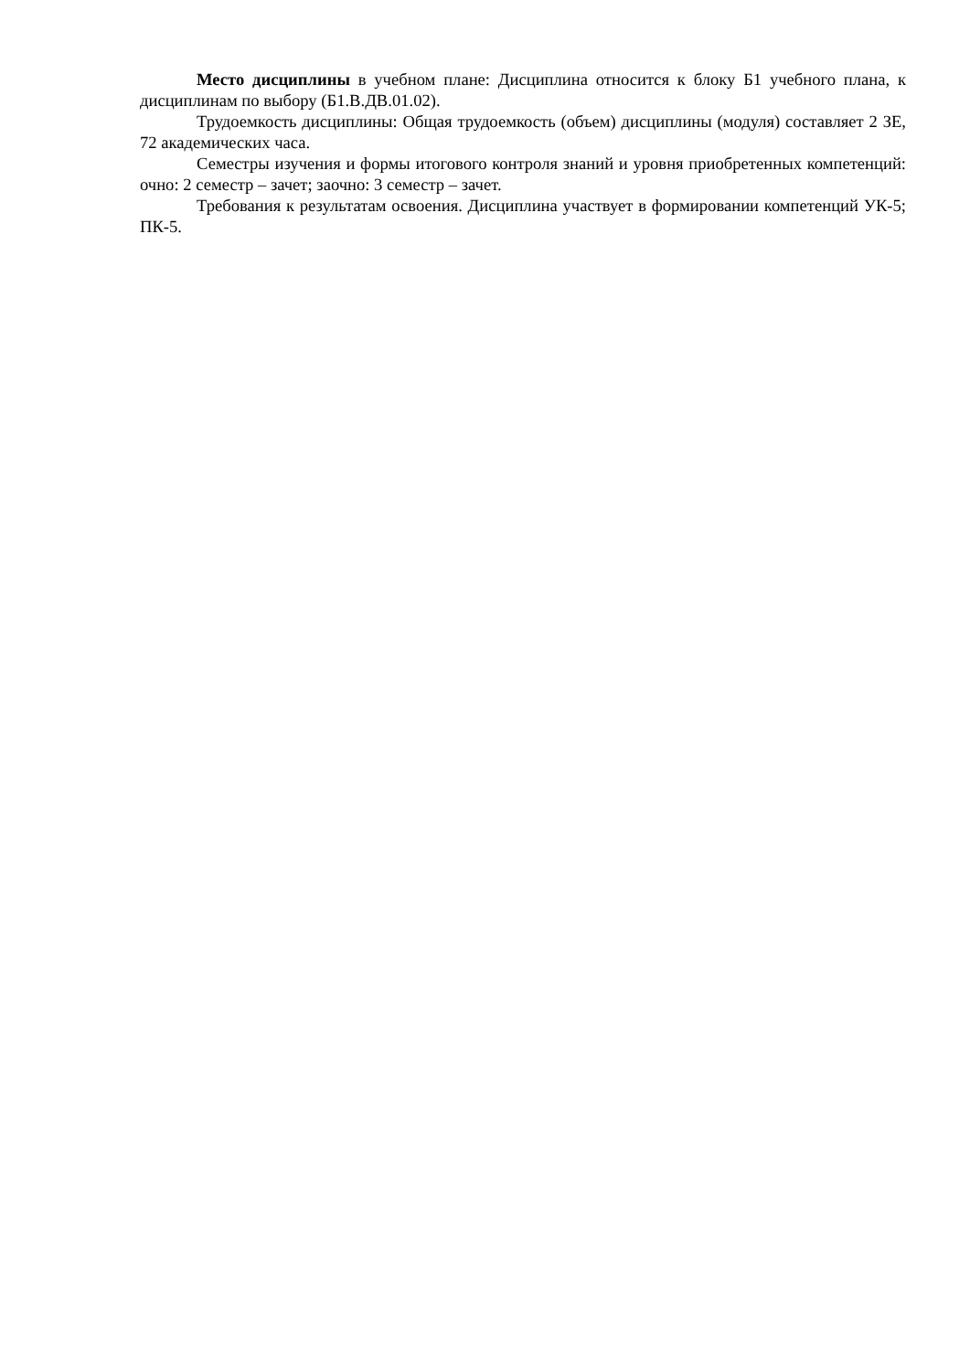Место дисциплины в учебном плане: Дисциплина относится к блоку Б1 учебного плана, к дисциплинам по выбору (Б1.В.ДВ.01.02).
Трудоемкость дисциплины: Общая трудоемкость (объем) дисциплины (модуля) составляет 2 ЗЕ, 72 академических часа.
Семестры изучения и формы итогового контроля знаний и уровня приобретенных компетенций: очно: 2 семестр – зачет; заочно: 3 семестр – зачет.
Требования к результатам освоения. Дисциплина участвует в формировании компетенций УК-5; ПК-5.